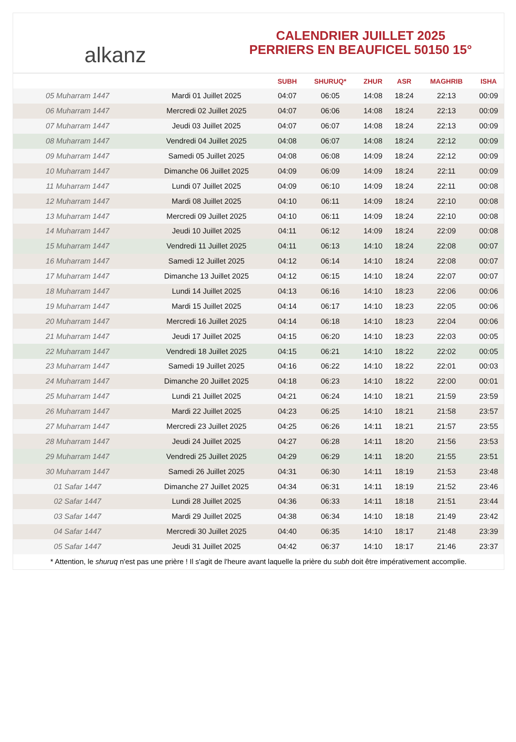alkanz
CALENDRIER JUILLET 2025
PERRIERS EN BEAUFICEL 50150 15°
| | | SUBH | SHURUQ* | ZHUR | ASR | MAGHRIB | ISHA |
| --- | --- | --- | --- | --- | --- | --- | --- |
| 05 Muharram 1447 | Mardi 01 Juillet 2025 | 04:07 | 06:05 | 14:08 | 18:24 | 22:13 | 00:09 |
| 06 Muharram 1447 | Mercredi 02 Juillet 2025 | 04:07 | 06:06 | 14:08 | 18:24 | 22:13 | 00:09 |
| 07 Muharram 1447 | Jeudi 03 Juillet 2025 | 04:07 | 06:07 | 14:08 | 18:24 | 22:13 | 00:09 |
| 08 Muharram 1447 | Vendredi 04 Juillet 2025 | 04:08 | 06:07 | 14:08 | 18:24 | 22:12 | 00:09 |
| 09 Muharram 1447 | Samedi 05 Juillet 2025 | 04:08 | 06:08 | 14:09 | 18:24 | 22:12 | 00:09 |
| 10 Muharram 1447 | Dimanche 06 Juillet 2025 | 04:09 | 06:09 | 14:09 | 18:24 | 22:11 | 00:09 |
| 11 Muharram 1447 | Lundi 07 Juillet 2025 | 04:09 | 06:10 | 14:09 | 18:24 | 22:11 | 00:08 |
| 12 Muharram 1447 | Mardi 08 Juillet 2025 | 04:10 | 06:11 | 14:09 | 18:24 | 22:10 | 00:08 |
| 13 Muharram 1447 | Mercredi 09 Juillet 2025 | 04:10 | 06:11 | 14:09 | 18:24 | 22:10 | 00:08 |
| 14 Muharram 1447 | Jeudi 10 Juillet 2025 | 04:11 | 06:12 | 14:09 | 18:24 | 22:09 | 00:08 |
| 15 Muharram 1447 | Vendredi 11 Juillet 2025 | 04:11 | 06:13 | 14:10 | 18:24 | 22:08 | 00:07 |
| 16 Muharram 1447 | Samedi 12 Juillet 2025 | 04:12 | 06:14 | 14:10 | 18:24 | 22:08 | 00:07 |
| 17 Muharram 1447 | Dimanche 13 Juillet 2025 | 04:12 | 06:15 | 14:10 | 18:24 | 22:07 | 00:07 |
| 18 Muharram 1447 | Lundi 14 Juillet 2025 | 04:13 | 06:16 | 14:10 | 18:23 | 22:06 | 00:06 |
| 19 Muharram 1447 | Mardi 15 Juillet 2025 | 04:14 | 06:17 | 14:10 | 18:23 | 22:05 | 00:06 |
| 20 Muharram 1447 | Mercredi 16 Juillet 2025 | 04:14 | 06:18 | 14:10 | 18:23 | 22:04 | 00:06 |
| 21 Muharram 1447 | Jeudi 17 Juillet 2025 | 04:15 | 06:20 | 14:10 | 18:23 | 22:03 | 00:05 |
| 22 Muharram 1447 | Vendredi 18 Juillet 2025 | 04:15 | 06:21 | 14:10 | 18:22 | 22:02 | 00:05 |
| 23 Muharram 1447 | Samedi 19 Juillet 2025 | 04:16 | 06:22 | 14:10 | 18:22 | 22:01 | 00:03 |
| 24 Muharram 1447 | Dimanche 20 Juillet 2025 | 04:18 | 06:23 | 14:10 | 18:22 | 22:00 | 00:01 |
| 25 Muharram 1447 | Lundi 21 Juillet 2025 | 04:21 | 06:24 | 14:10 | 18:21 | 21:59 | 23:59 |
| 26 Muharram 1447 | Mardi 22 Juillet 2025 | 04:23 | 06:25 | 14:10 | 18:21 | 21:58 | 23:57 |
| 27 Muharram 1447 | Mercredi 23 Juillet 2025 | 04:25 | 06:26 | 14:11 | 18:21 | 21:57 | 23:55 |
| 28 Muharram 1447 | Jeudi 24 Juillet 2025 | 04:27 | 06:28 | 14:11 | 18:20 | 21:56 | 23:53 |
| 29 Muharram 1447 | Vendredi 25 Juillet 2025 | 04:29 | 06:29 | 14:11 | 18:20 | 21:55 | 23:51 |
| 30 Muharram 1447 | Samedi 26 Juillet 2025 | 04:31 | 06:30 | 14:11 | 18:19 | 21:53 | 23:48 |
| 01 Safar 1447 | Dimanche 27 Juillet 2025 | 04:34 | 06:31 | 14:11 | 18:19 | 21:52 | 23:46 |
| 02 Safar 1447 | Lundi 28 Juillet 2025 | 04:36 | 06:33 | 14:11 | 18:18 | 21:51 | 23:44 |
| 03 Safar 1447 | Mardi 29 Juillet 2025 | 04:38 | 06:34 | 14:10 | 18:18 | 21:49 | 23:42 |
| 04 Safar 1447 | Mercredi 30 Juillet 2025 | 04:40 | 06:35 | 14:10 | 18:17 | 21:48 | 23:39 |
| 05 Safar 1447 | Jeudi 31 Juillet 2025 | 04:42 | 06:37 | 14:10 | 18:17 | 21:46 | 23:37 |
* Attention, le shuruq n'est pas une prière ! Il s'agit de l'heure avant laquelle la prière du subh doit être impérativement accomplie.